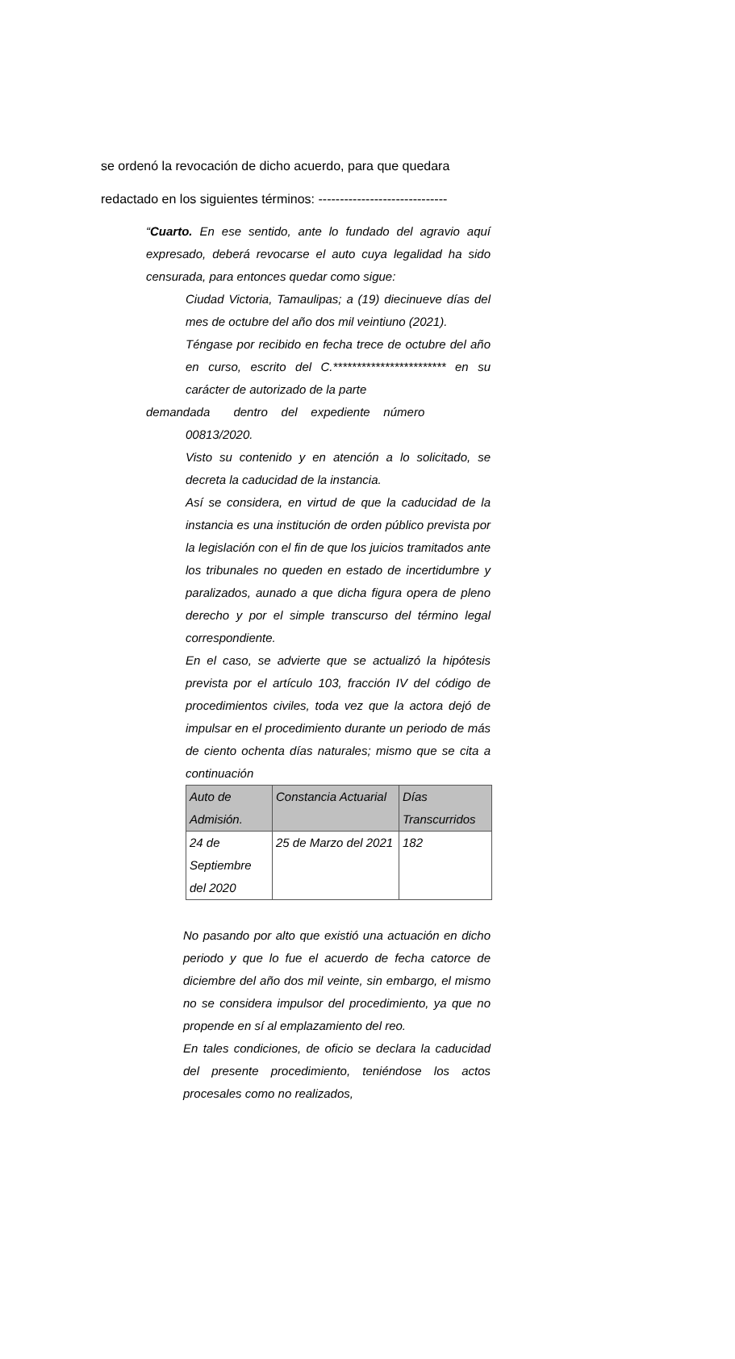se ordenó la revocación de dicho acuerdo, para que quedara redactado en los siguientes términos: ------------------------------
“Cuarto. En ese sentido, ante lo fundado del agravio aquí expresado, deberá revocarse el auto cuya legalidad ha sido censurada, para entonces quedar como sigue:
Ciudad Victoria, Tamaulipas; a (19) diecinueve días del mes de octubre del año dos mil veintiuno (2021).
Téngase por recibido en fecha trece de octubre del año en curso, escrito del C.************************ en su carácter de autorizado de la parte
demandada dentro del expediente número
00813/2020.
Visto su contenido y en atención a lo solicitado, se decreta la caducidad de la instancia.
Así se considera, en virtud de que la caducidad de la instancia es una institución de orden público prevista por la legislación con el fin de que los juicios tramitados ante los tribunales no queden en estado de incertidumbre y paralizados, aunado a que dicha figura opera de pleno derecho y por el simple transcurso del término legal correspondiente.
En el caso, se advierte que se actualizó la hipótesis prevista por el artículo 103, fracción IV del código de procedimientos civiles, toda vez que la actora dejó de impulsar en el procedimiento durante un periodo de más de ciento ochenta días naturales; mismo que se cita a continuación
| Auto de Admisión. | Constancia Actuarial | Días Transcurridos |
| --- | --- | --- |
| 24 de Septiembre del 2020 | 25 de Marzo del 2021 | 182 |
No pasando por alto que existió una actuación en dicho periodo y que lo fue el acuerdo de fecha catorce de diciembre del año dos mil veinte, sin embargo, el mismo no se considera impulsor del procedimiento, ya que no propende en sí al emplazamiento del reo.
En tales condiciones, de oficio se declara la caducidad del presente procedimiento, teniéndose los actos procesales como no realizados,